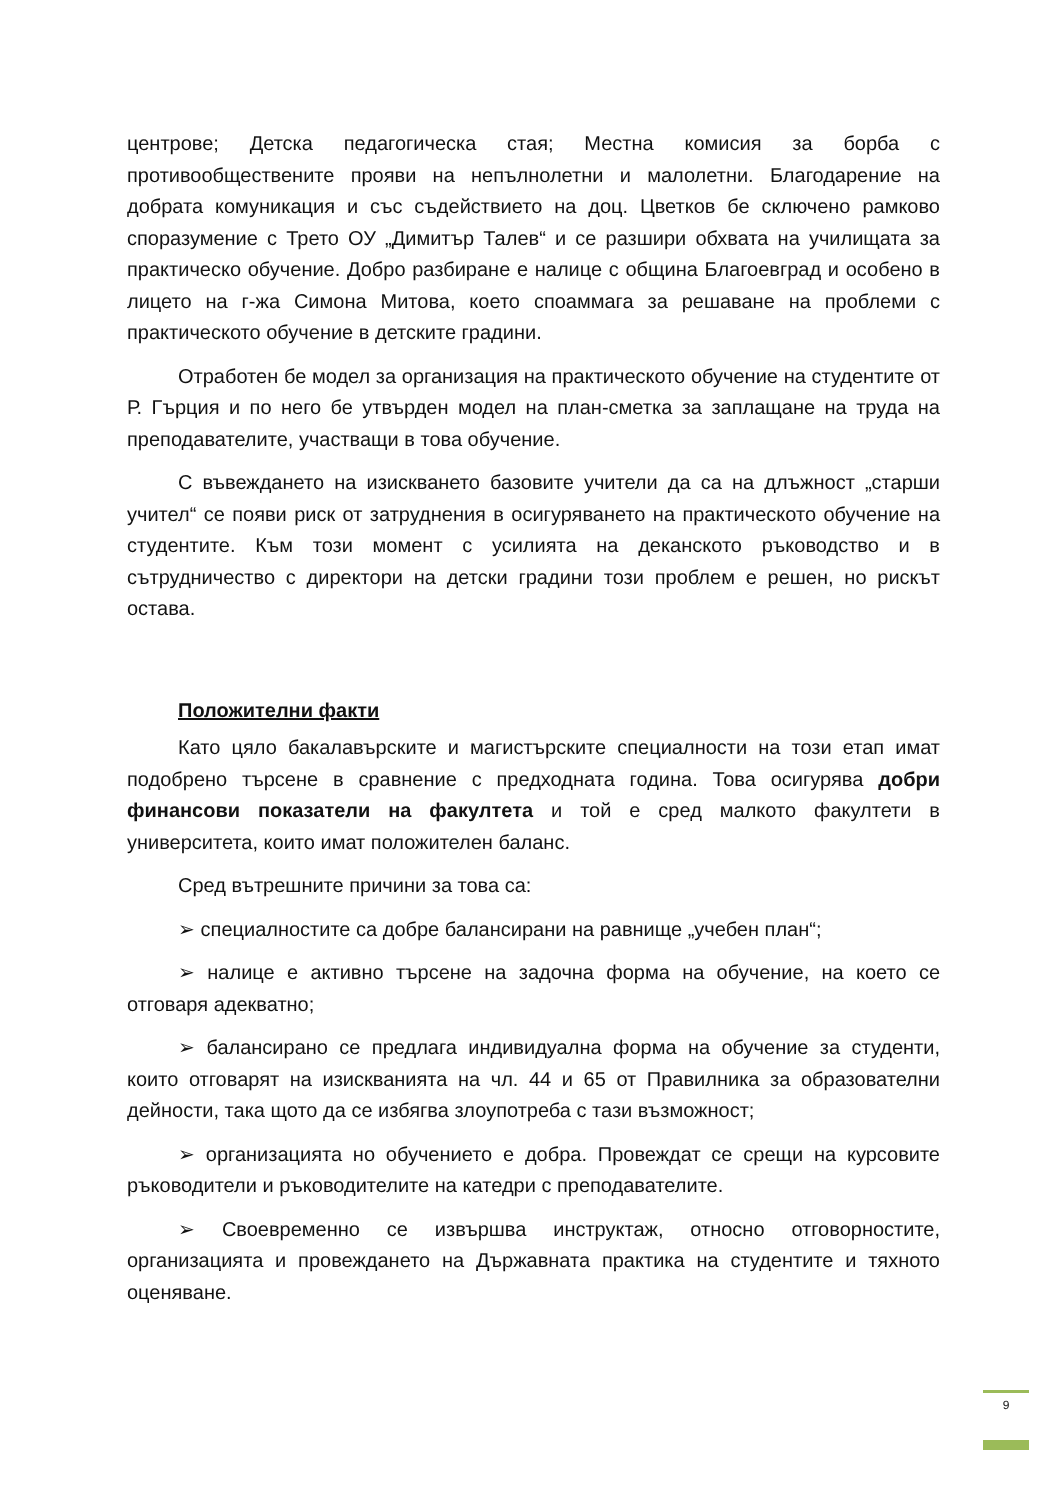центрове; Детска педагогическа стая; Местна комисия за борба с противообществените прояви на непълнолетни и малолетни. Благодарение на добрата комуникация и със съдействието на доц. Цветков бе сключено рамково споразумение с Трето ОУ „Димитър Талев“ и се разшири обхвата на училищата за практическо обучение. Добро разбиране е налице с община Благоевград и особено в лицето на г-жа Симона Митова, което споаммага за решаване на проблеми с практическото обучение в детските градини.
Отработен бе модел за организация на практическото обучение на студентите от Р. Гърция и по него бе утвърден модел на план-сметка за заплащане на труда на преподавателите, участващи в това обучение.
С въвеждането на изискването базовите учители да са на длъжност „старши учител“ се появи риск от затруднения в осигуряването на практическото обучение на студентите. Към този момент с усилията на деканското ръководство и в сътрудничество с директори на детски градини този проблем е решен, но рискът остава.
Положителни факти
Като цяло бакалавърските и магистърските специалности на този етап имат подобрено търсене в сравнение с предходната година. Това осигурява добри финансови показатели на факултета и той е сред малкото факултети в университета, които имат положителен баланс.
Сред вътрешните причини за това са:
➢ специалностите са добре балансирани на равнище „учебен план“;
➢ налице е активно търсене на задочна форма на обучение, на което се отговаря адекватно;
➢ балансирано се предлага индивидуална форма на обучение за студенти, които отговарят на изискванията на чл. 44 и 65 от Правилника за образователни дейности, така щото да се избягва злоупотреба с тази възможност;
➢ организацията но обучението е добра. Провеждат се срещи на курсовите ръководители и ръководителите на катедри с преподавателите.
➢ Своевременно се извършва инструктаж, относно отговорностите, организацията и провеждането на Държавната практика на студентите и тяхното оценяване.
9